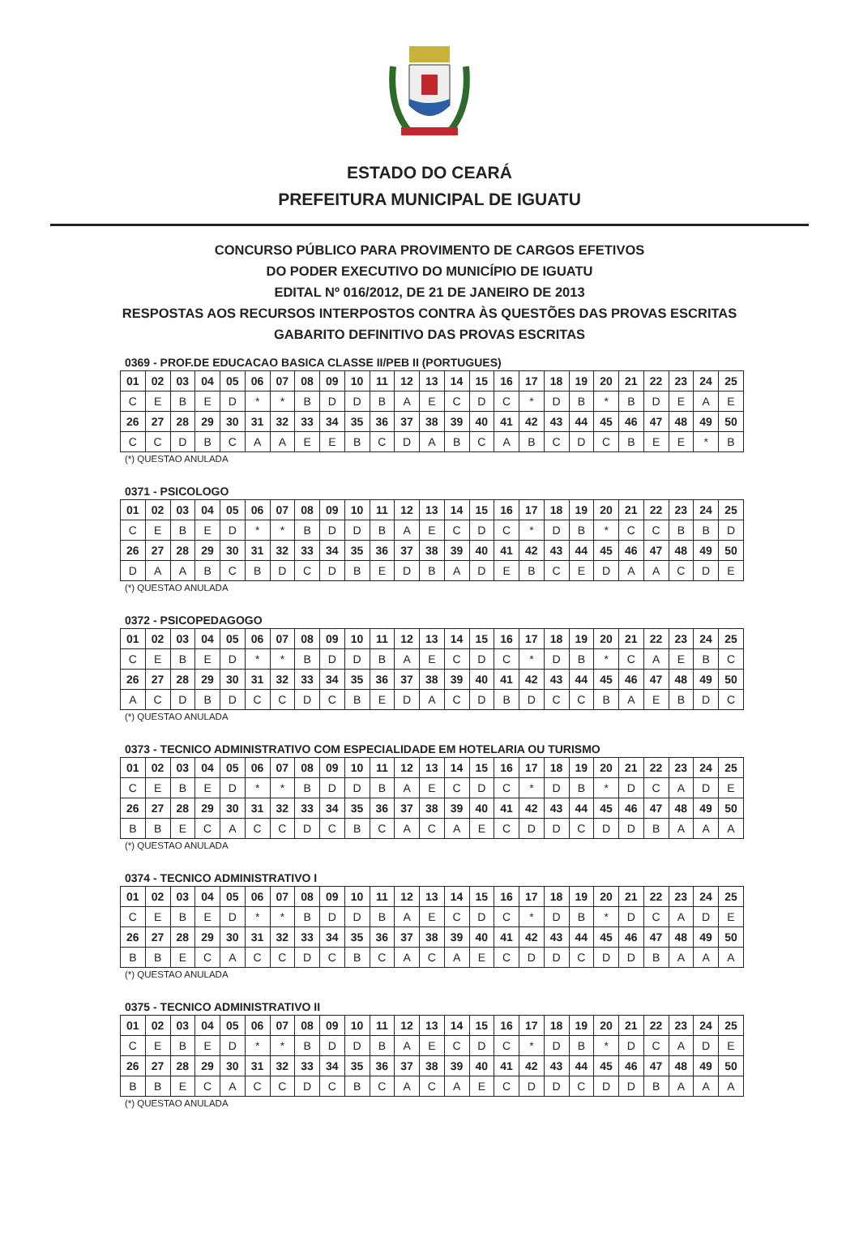ESTADO DO CEARÁ
PREFEITURA MUNICIPAL DE IGUATU
CONCURSO PÚBLICO PARA PROVIMENTO DE CARGOS EFETIVOS
DO PODER EXECUTIVO DO MUNICÍPIO DE IGUATU
EDITAL Nº 016/2012, DE 21 DE JANEIRO DE 2013
RESPOSTAS AOS RECURSOS INTERPOSTOS CONTRA ÀS QUESTÕES DAS PROVAS ESCRITAS
GABARITO DEFINITIVO DAS PROVAS ESCRITAS
0369 - PROF.DE EDUCACAO BASICA CLASSE II/PEB II (PORTUGUES)
| 01 | 02 | 03 | 04 | 05 | 06 | 07 | 08 | 09 | 10 | 11 | 12 | 13 | 14 | 15 | 16 | 17 | 18 | 19 | 20 | 21 | 22 | 23 | 24 | 25 |
| C | E | B | E | D | * | * | B | D | D | B | A | E | C | D | C | * | D | B | * | B | D | E | A | E |
| 26 | 27 | 28 | 29 | 30 | 31 | 32 | 33 | 34 | 35 | 36 | 37 | 38 | 39 | 40 | 41 | 42 | 43 | 44 | 45 | 46 | 47 | 48 | 49 | 50 |
| C | C | D | B | C | A | A | E | E | B | C | D | A | B | C | A | B | C | D | C | B | E | E | * | B |
(*) QUESTAO ANULADA
0371 - PSICOLOGO
| 01 | 02 | 03 | 04 | 05 | 06 | 07 | 08 | 09 | 10 | 11 | 12 | 13 | 14 | 15 | 16 | 17 | 18 | 19 | 20 | 21 | 22 | 23 | 24 | 25 |
| C | E | B | E | D | * | * | B | D | D | B | A | E | C | D | C | * | D | B | * | C | C | B | B | D |
| 26 | 27 | 28 | 29 | 30 | 31 | 32 | 33 | 34 | 35 | 36 | 37 | 38 | 39 | 40 | 41 | 42 | 43 | 44 | 45 | 46 | 47 | 48 | 49 | 50 |
| D | A | A | B | C | B | D | C | D | B | E | D | B | A | D | E | B | C | E | D | A | A | C | D | E |
(*) QUESTAO ANULADA
0372 - PSICOPEDAGOGO
| 01 | 02 | 03 | 04 | 05 | 06 | 07 | 08 | 09 | 10 | 11 | 12 | 13 | 14 | 15 | 16 | 17 | 18 | 19 | 20 | 21 | 22 | 23 | 24 | 25 |
| C | E | B | E | D | * | * | B | D | D | B | A | E | C | D | C | * | D | B | * | C | A | E | B | C |
| 26 | 27 | 28 | 29 | 30 | 31 | 32 | 33 | 34 | 35 | 36 | 37 | 38 | 39 | 40 | 41 | 42 | 43 | 44 | 45 | 46 | 47 | 48 | 49 | 50 |
| A | C | D | B | D | C | C | D | C | B | E | D | A | C | D | B | D | C | C | B | A | E | B | D | C |
(*) QUESTAO ANULADA
0373 - TECNICO ADMINISTRATIVO COM ESPECIALIDADE EM HOTELARIA OU TURISMO
| 01 | 02 | 03 | 04 | 05 | 06 | 07 | 08 | 09 | 10 | 11 | 12 | 13 | 14 | 15 | 16 | 17 | 18 | 19 | 20 | 21 | 22 | 23 | 24 | 25 |
| C | E | B | E | D | * | * | B | D | D | B | A | E | C | D | C | * | D | B | * | D | C | A | D | E |
| 26 | 27 | 28 | 29 | 30 | 31 | 32 | 33 | 34 | 35 | 36 | 37 | 38 | 39 | 40 | 41 | 42 | 43 | 44 | 45 | 46 | 47 | 48 | 49 | 50 |
| B | B | E | C | A | C | C | D | C | B | C | A | C | A | E | C | D | D | C | D | D | B | A | A | A |
(*) QUESTAO ANULADA
0374 - TECNICO ADMINISTRATIVO I
| 01 | 02 | 03 | 04 | 05 | 06 | 07 | 08 | 09 | 10 | 11 | 12 | 13 | 14 | 15 | 16 | 17 | 18 | 19 | 20 | 21 | 22 | 23 | 24 | 25 |
| C | E | B | E | D | * | * | B | D | D | B | A | E | C | D | C | * | D | B | * | D | C | A | D | E |
| 26 | 27 | 28 | 29 | 30 | 31 | 32 | 33 | 34 | 35 | 36 | 37 | 38 | 39 | 40 | 41 | 42 | 43 | 44 | 45 | 46 | 47 | 48 | 49 | 50 |
| B | B | E | C | A | C | C | D | C | B | C | A | C | A | E | C | D | D | C | D | D | B | A | A | A |
(*) QUESTAO ANULADA
0375 - TECNICO ADMINISTRATIVO II
| 01 | 02 | 03 | 04 | 05 | 06 | 07 | 08 | 09 | 10 | 11 | 12 | 13 | 14 | 15 | 16 | 17 | 18 | 19 | 20 | 21 | 22 | 23 | 24 | 25 |
| C | E | B | E | D | * | * | B | D | D | B | A | E | C | D | C | * | D | B | * | D | C | A | D | E |
| 26 | 27 | 28 | 29 | 30 | 31 | 32 | 33 | 34 | 35 | 36 | 37 | 38 | 39 | 40 | 41 | 42 | 43 | 44 | 45 | 46 | 47 | 48 | 49 | 50 |
| B | B | E | C | A | C | C | D | C | B | C | A | C | A | E | C | D | D | C | D | D | B | A | A | A |
(*) QUESTAO ANULADA